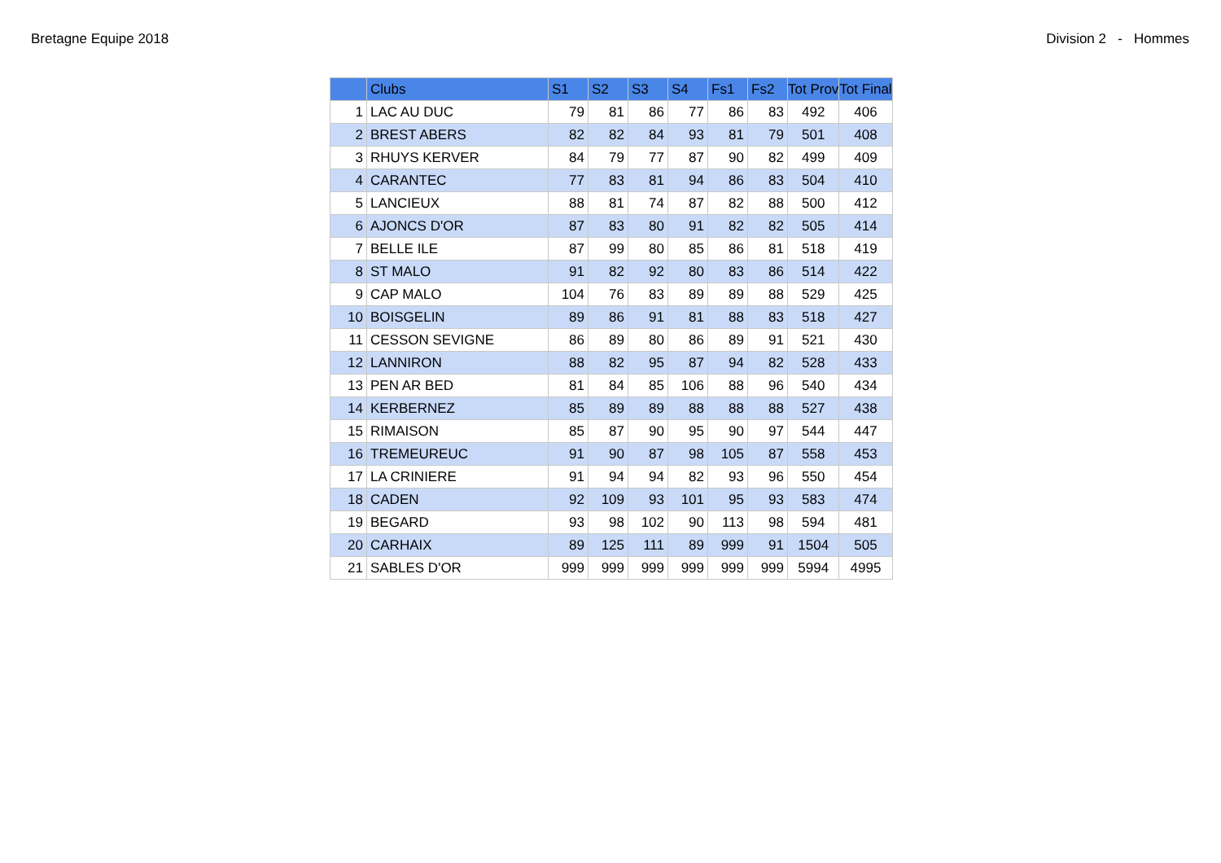Bretagne Equipe 2018 Division 2 - Hommes
| | Clubs | S1 | S2 | S3 | S4 | Fs1 | Fs2 | Tot Prov | Tot Final |
| --- | --- | --- | --- | --- | --- | --- | --- | --- | --- |
| 1 | LAC AU DUC | 79 | 81 | 86 | 77 | 86 | 83 | 492 | 406 |
| 2 | BREST ABERS | 82 | 82 | 84 | 93 | 81 | 79 | 501 | 408 |
| 3 | RHUYS KERVER | 84 | 79 | 77 | 87 | 90 | 82 | 499 | 409 |
| 4 | CARANTEC | 77 | 83 | 81 | 94 | 86 | 83 | 504 | 410 |
| 5 | LANCIEUX | 88 | 81 | 74 | 87 | 82 | 88 | 500 | 412 |
| 6 | AJONCS D'OR | 87 | 83 | 80 | 91 | 82 | 82 | 505 | 414 |
| 7 | BELLE ILE | 87 | 99 | 80 | 85 | 86 | 81 | 518 | 419 |
| 8 | ST MALO | 91 | 82 | 92 | 80 | 83 | 86 | 514 | 422 |
| 9 | CAP MALO | 104 | 76 | 83 | 89 | 89 | 88 | 529 | 425 |
| 10 | BOISGELIN | 89 | 86 | 91 | 81 | 88 | 83 | 518 | 427 |
| 11 | CESSON SEVIGNE | 86 | 89 | 80 | 86 | 89 | 91 | 521 | 430 |
| 12 | LANNIRON | 88 | 82 | 95 | 87 | 94 | 82 | 528 | 433 |
| 13 | PEN AR BED | 81 | 84 | 85 | 106 | 88 | 96 | 540 | 434 |
| 14 | KERBERNEZ | 85 | 89 | 89 | 88 | 88 | 88 | 527 | 438 |
| 15 | RIMAISON | 85 | 87 | 90 | 95 | 90 | 97 | 544 | 447 |
| 16 | TREMEUREUC | 91 | 90 | 87 | 98 | 105 | 87 | 558 | 453 |
| 17 | LA CRINIERE | 91 | 94 | 94 | 82 | 93 | 96 | 550 | 454 |
| 18 | CADEN | 92 | 109 | 93 | 101 | 95 | 93 | 583 | 474 |
| 19 | BEGARD | 93 | 98 | 102 | 90 | 113 | 98 | 594 | 481 |
| 20 | CARHAIX | 89 | 125 | 111 | 89 | 999 | 91 | 1504 | 505 |
| 21 | SABLES D'OR | 999 | 999 | 999 | 999 | 999 | 999 | 5994 | 4995 |